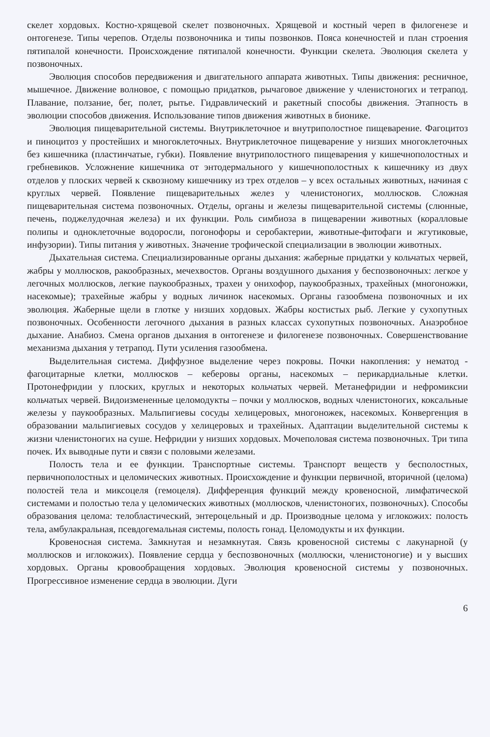скелет хордовых. Костно-хрящевой скелет позвоночных. Хрящевой и костный череп в филогенезе и онтогенезе. Типы черепов. Отделы позвоночника и типы позвонков. Пояса конечностей и план строения пятипалой конечности. Происхождение пятипалой конечности. Функции скелета. Эволюция скелета у позвоночных.
Эволюция способов передвижения и двигательного аппарата животных. Типы движения: ресничное, мышечное. Движение волновое, с помощью придатков, рычаговое движение у членистоногих и тетрапод. Плавание, ползание, бег, полет, рытье. Гидравлический и ракетный способы движения. Этапность в эволюции способов движения. Использование типов движения животных в бионике.
Эволюция пищеварительной системы. Внутриклеточное и внутриполостное пищеварение. Фагоцитоз и пиноцитоз у простейших и многоклеточных. Внутриклеточное пищеварение у низших многоклеточных без кишечника (пластинчатые, губки). Появление внутриполостного пищеварения у кишечнополостных и гребневиков. Усложнение кишечника от энтодермального у кишечнополостных к кишечнику из двух отделов у плоских червей к сквозному кишечнику из трех отделов – у всех остальных животных, начиная с круглых червей. Появление пищеварительных желез у членистоногих, моллюсков. Сложная пищеварительная система позвоночных. Отделы, органы и железы пищеварительной системы (слюнные, печень, поджелудочная железа) и их функции. Роль симбиоза в пищеварении животных (коралловые полипы и одноклеточные водоросли, погонофоры и серобактерии, животные-фитофаги и жгутиковые, инфузории). Типы питания у животных. Значение трофической специализации в эволюции животных.
Дыхательная система. Специализированные органы дыхания: жаберные придатки у кольчатых червей, жабры у моллюсков, ракообразных, мечехвостов. Органы воздушного дыхания у беспозвоночных: легкое у легочных моллюсков, легкие паукообразных, трахеи у онихофор, паукообразных, трахейных (многоножки, насекомые); трахейные жабры у водных личинок насекомых. Органы газообмена позвоночных и их эволюция. Жаберные щели в глотке у низших хордовых. Жабры костистых рыб. Легкие у сухопутных позвоночных. Особенности легочного дыхания в разных классах сухопутных позвоночных. Анаэробное дыхание. Анабиоз. Смена органов дыхания в онтогенезе и филогенезе позвоночных. Совершенствование механизма дыхания у тетрапод. Пути усиления газообмена.
Выделительная система. Диффузное выделение через покровы. Почки накопления: у нематод - фагоцитарные клетки, моллюсков – кеберовы органы, насекомых – перикардиальные клетки. Протонефридии у плоских, круглых и некоторых кольчатых червей. Метанефридии и нефромиксии кольчатых червей. Видоизмененные целомодукты – почки у моллюсков, водных членистоногих, коксальные железы у паукообразных. Мальпигиевы сосуды хелицеровых, многоножек, насекомых. Конвергенция в образовании мальпигиевых сосудов у хелицеровых и трахейных. Адаптации выделительной системы к жизни членистоногих на суше. Нефридии у низших хордовых. Мочеполовая система позвоночных. Три типа почек. Их выводные пути и связи с половыми железами.
Полость тела и ее функции. Транспортные системы. Транспорт веществ у бесполостных, первичнополостных и целомических животных. Происхождение и функции первичной, вторичной (целома) полостей тела и миксоцеля (гемоцеля). Дифференция функций между кровеносной, лимфатической системами и полостью тела у целомических животных (моллюсков, членистоногих, позвоночных). Способы образования целома: телобластический, энтероцельный и др. Производные целома у иглокожих: полость тела, амбулакральная, псевдогемальная системы, полость гонад. Целомодукты и их функции.
Кровеносная система. Замкнутая и незамкнутая. Связь кровеносной системы с лакунарной (у моллюсков и иглокожих). Появление сердца у беспозвоночных (моллюски, членистоногие) и у высших хордовых. Органы кровообращения хордовых. Эволюция кровеносной системы у позвоночных. Прогрессивное изменение сердца в эволюции. Дуги
6